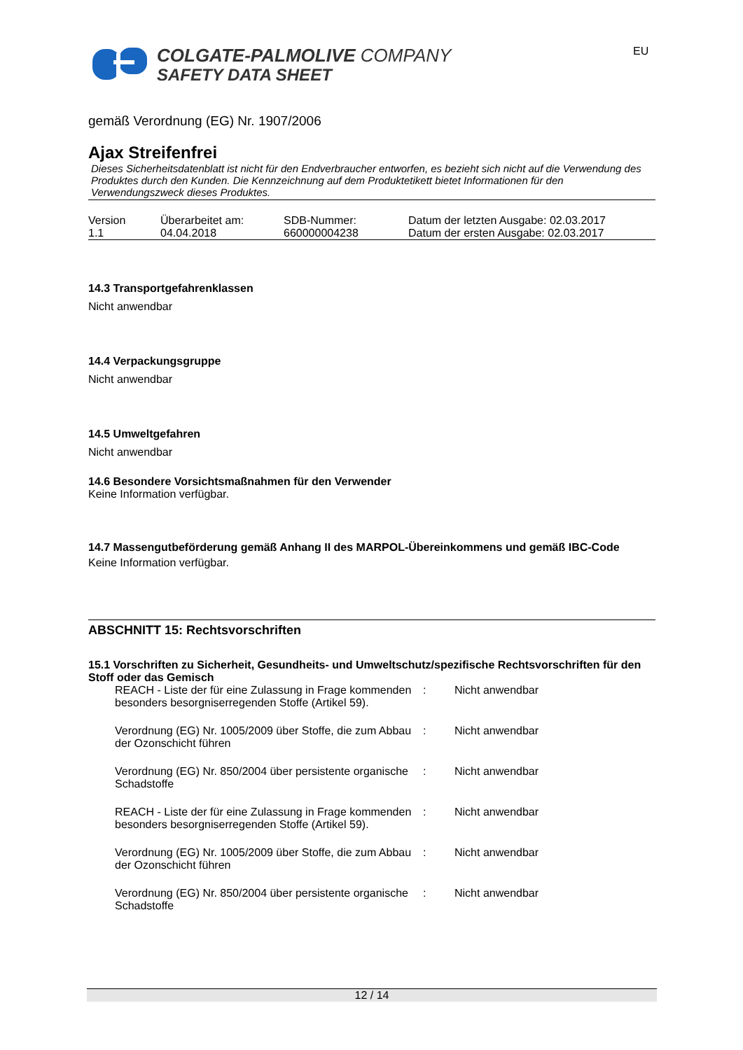COLGATE-PALMOLIVE COMPANY
SAFETY DATA SHEET
EU
gemäß Verordnung (EG) Nr. 1907/2006
Ajax Streifenfrei
Dieses Sicherheitsdatenblatt ist nicht für den Endverbraucher entworfen, es bezieht sich nicht auf die Verwendung des Produktes durch den Kunden. Die Kennzeichnung auf dem Produktetikett bietet Informationen für den Verwendungszweck dieses Produktes.
| Version 1.1 | Überarbeitet am: 04.04.2018 | SDB-Nummer: 660000004238 | Datum der letzten Ausgabe: 02.03.2017 Datum der ersten Ausgabe: 02.03.2017 |
14.3 Transportgefahrenklassen
Nicht anwendbar
14.4 Verpackungsgruppe
Nicht anwendbar
14.5 Umweltgefahren
Nicht anwendbar
14.6 Besondere Vorsichtsmaßnahmen für den Verwender
Keine Information verfügbar.
14.7 Massengutbeförderung gemäß Anhang II des MARPOL-Übereinkommens und gemäß IBC-Code
Keine Information verfügbar.
ABSCHNITT 15: Rechtsvorschriften
15.1 Vorschriften zu Sicherheit, Gesundheits- und Umweltschutz/spezifische Rechtsvorschriften für den Stoff oder das Gemisch
| REACH - Liste der für eine Zulassung in Frage kommenden besonders besorgniserregenden Stoffe (Artikel 59). | : | Nicht anwendbar |
| Verordnung (EG) Nr. 1005/2009 über Stoffe, die zum Abbau der Ozonschicht führen | : | Nicht anwendbar |
| Verordnung (EG) Nr. 850/2004 über persistente organische Schadstoffe | : | Nicht anwendbar |
| REACH - Liste der für eine Zulassung in Frage kommenden besonders besorgniserregenden Stoffe (Artikel 59). | : | Nicht anwendbar |
| Verordnung (EG) Nr. 1005/2009 über Stoffe, die zum Abbau der Ozonschicht führen | : | Nicht anwendbar |
| Verordnung (EG) Nr. 850/2004 über persistente organische Schadstoffe | : | Nicht anwendbar |
12 / 14